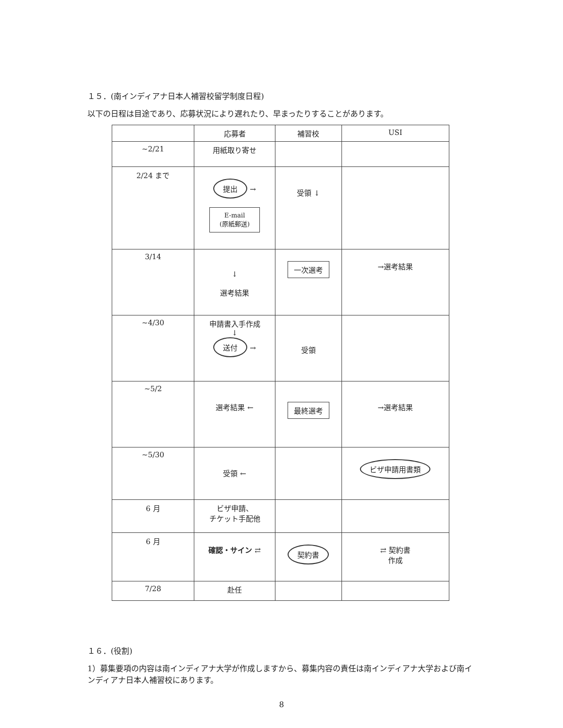１５．(南インディアナ日本人補習校留学制度日程)
以下の日程は目途であり、応募状況により遅れたり、早まったりすることがあります。
| | 応募者 | 補習校 | USI |
| --- | --- | --- | --- |
| ~2/21 | 用紙取り寄せ | | |
| 2/24 まで | 提出 → E-mail (原紙郵送) | 受領 ↓ | |
| 3/14 | ↓ 選考結果 | 一次選考 | →選考結果 |
| ~4/30 | 申請書入手作成 ↓ 送付 → | 受領 | |
| ~5/2 | 選考結果 ← | 最終選考 | →選考結果 |
| ~5/30 | 受領 ← | | ビザ申請用書類 |
| 6 月 | ビザ申請、 チケット手配他 | | |
| 6 月 | 確認・サイン ⇄ | 契約書 | ⇄ 契約書 作成 |
| 7/28 | 赴任 | | |
１６．(役割)
1）募集要項の内容は南インディアナ大学が作成しますから、募集内容の責任は南インディアナ大学および南インディアナ日本人補習校にあります。
8